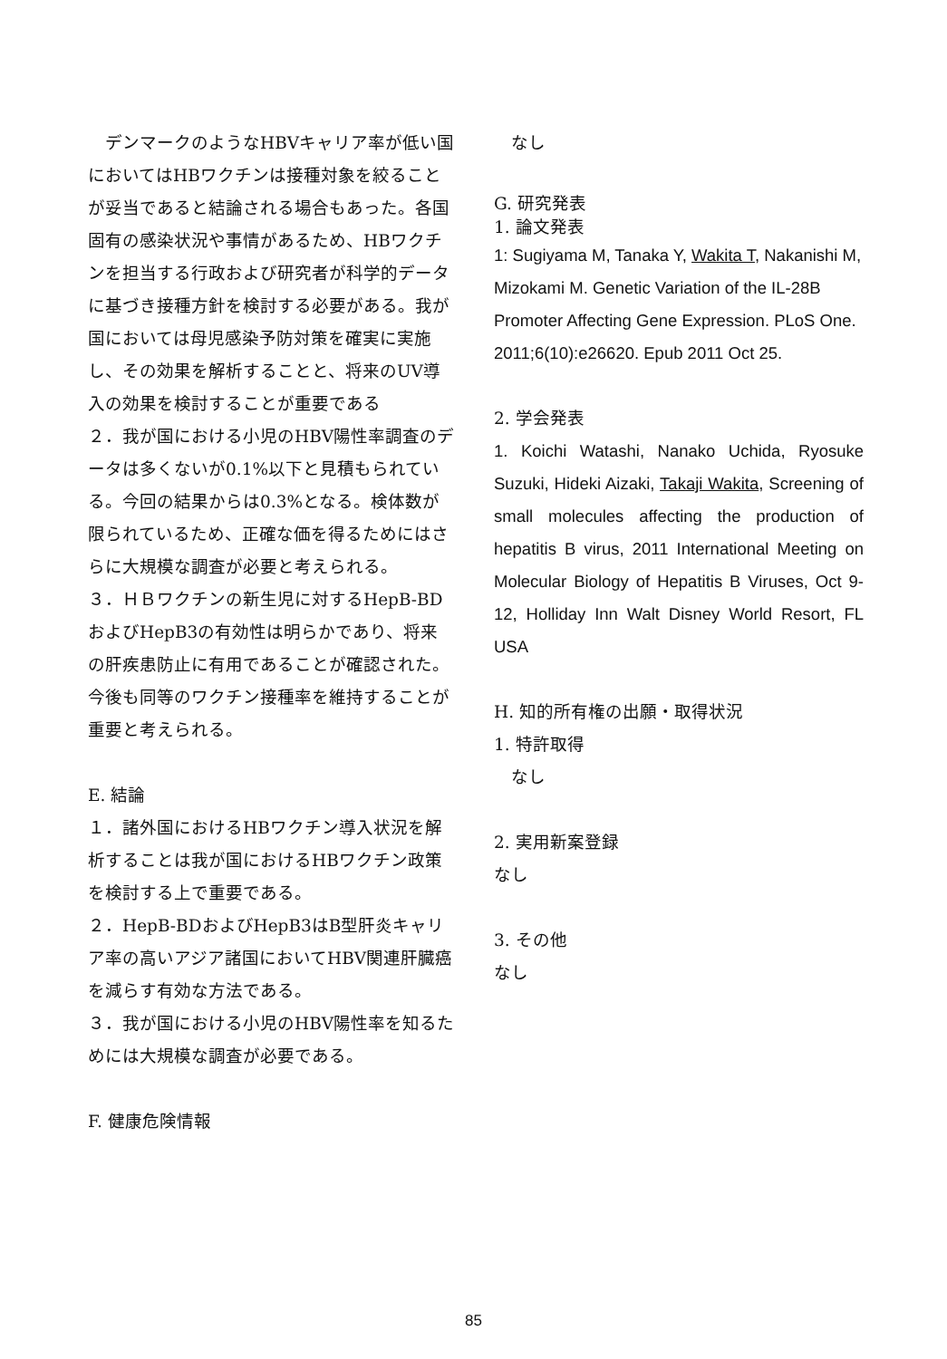デンマークのようなHBVキャリア率が低い国においてはHBワクチンは接種対象を絞ることが妥当であると結論される場合もあった。各国固有の感染状況や事情があるため、HBワクチンを担当する行政および研究者が科学的データに基づき接種方針を検討する必要がある。我が国においては母児感染予防対策を確実に実施し、その効果を解析することと、将来のUV導入の効果を検討することが重要である
２．我が国における小児のHBV陽性率調査のデータは多くないが0.1%以下と見積もられている。今回の結果からは0.3%となる。検体数が限られているため、正確な価を得るためにはさらに大規模な調査が必要と考えられる。
３．ＨＢワクチンの新生児に対するHepB-BDおよびHepB3の有効性は明らかであり、将来の肝疾患防止に有用であることが確認された。今後も同等のワクチン接種率を維持することが重要と考えられる。
E. 結論
１．諸外国におけるHBワクチン導入状況を解析することは我が国におけるHBワクチン政策を検討する上で重要である。
２．HepB-BDおよびHepB3はB型肝炎キャリア率の高いアジア諸国においてHBV関連肝臓癌を減らす有効な方法である。
３．我が国における小児のHBV陽性率を知るためには大規模な調査が必要である。
F. 健康危険情報
　なし
G. 研究発表
1. 論文発表
1: Sugiyama M, Tanaka Y, Wakita T, Nakanishi M, Mizokami M. Genetic Variation of the IL-28B Promoter Affecting Gene Expression. PLoS One. 2011;6(10):e26620. Epub 2011 Oct 25.
2. 学会発表
1. Koichi Watashi, Nanako Uchida, Ryosuke Suzuki, Hideki Aizaki, Takaji Wakita, Screening of small molecules affecting the production of hepatitis B virus, 2011 International Meeting on Molecular Biology of Hepatitis B Viruses, Oct 9-12, Holliday Inn Walt Disney World Resort, FL USA
H. 知的所有権の出願・取得状況
1. 特許取得
　なし
2. 実用新案登録
なし
3. その他
なし
85